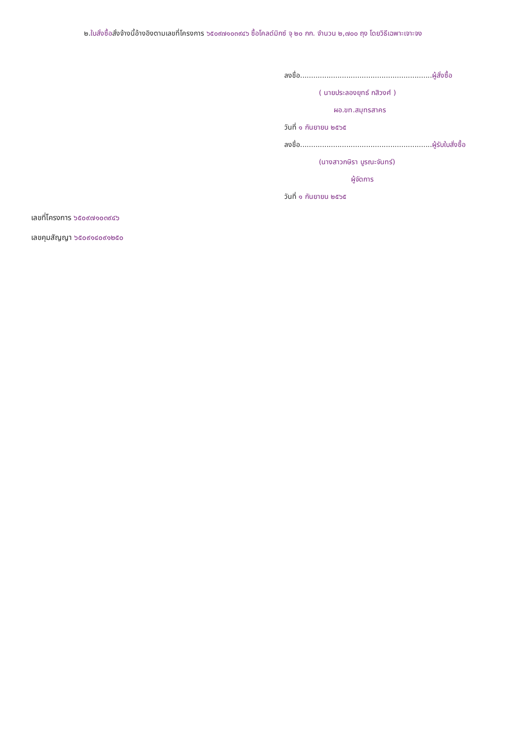๒.ใบสั่งซื้อสั่งจ้างนี้อ้างอิงตามเลขที่โครงการ ๖๕๐๙๗๑๐๓๙๔๖ ซื้อโคลด์มิกซ์ จุ ๒๐ กก. จำนวน ๒,๗๐๐ ถุง โดยวิธีเฉพาะเจาะจง
ลงชื่อ............................................................ผู้สั่งซื้อ
( นายประลองยุทธ์ กสิวงศ์ )
ผอ.ขท.สมุทรสาคร
วันที่ ๑ กันยายน ๒๕๖๕
ลงชื่อ............................................................ผู้รับใบสั่งซื้อ
(นางสาวกษิรา บูรณะจันทร์)
ผู้จัดการ
วันที่ ๑ กันยายน ๒๕๖๕
เลขที่โครงการ ๖๕๐๙๗๑๐๓๙๔๖
เลขคุมสัญญา ๖๕๐๙๑๔๐๙๑๒๕๐